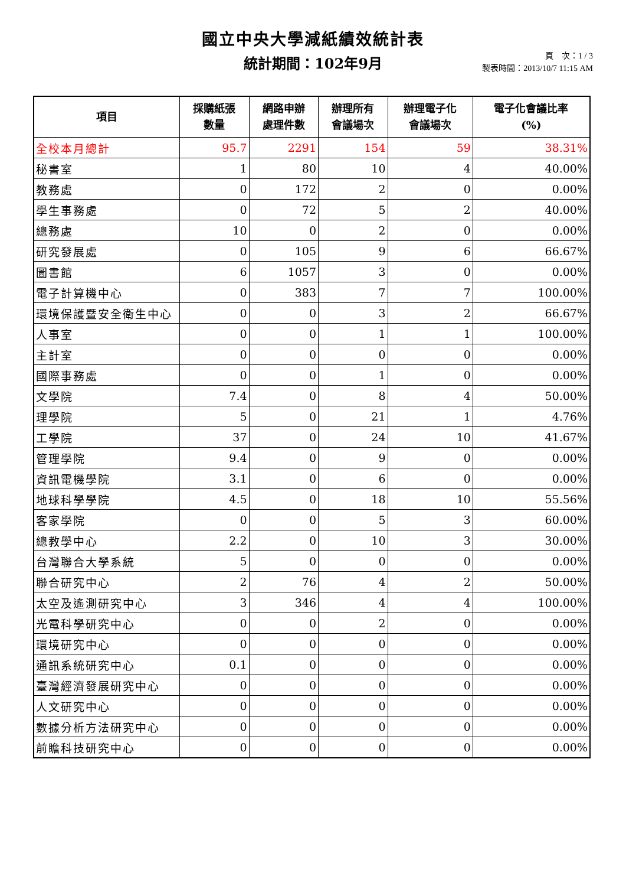國立中央大學減紙績效統計表
統計期間：102年9月
頁　次：1 / 3
製表時間：2013/10/7 11:15 AM
| 項目 | 採購紙張 數量 | 網路申辦 處理件數 | 辦理所有 會議場次 | 辦理電子化 會議場次 | 電子化會議比率 (%) |
| --- | --- | --- | --- | --- | --- |
| 全校本月總計 | 95.7 | 2291 | 154 | 59 | 38.31% |
| 秘書室 | 1 | 80 | 10 | 4 | 40.00% |
| 教務處 | 0 | 172 | 2 | 0 | 0.00% |
| 學生事務處 | 0 | 72 | 5 | 2 | 40.00% |
| 總務處 | 10 | 0 | 2 | 0 | 0.00% |
| 研究發展處 | 0 | 105 | 9 | 6 | 66.67% |
| 圖書館 | 6 | 1057 | 3 | 0 | 0.00% |
| 電子計算機中心 | 0 | 383 | 7 | 7 | 100.00% |
| 環境保護暨安全衛生中心 | 0 | 0 | 3 | 2 | 66.67% |
| 人事室 | 0 | 0 | 1 | 1 | 100.00% |
| 主計室 | 0 | 0 | 0 | 0 | 0.00% |
| 國際事務處 | 0 | 0 | 1 | 0 | 0.00% |
| 文學院 | 7.4 | 0 | 8 | 4 | 50.00% |
| 理學院 | 5 | 0 | 21 | 1 | 4.76% |
| 工學院 | 37 | 0 | 24 | 10 | 41.67% |
| 管理學院 | 9.4 | 0 | 9 | 0 | 0.00% |
| 資訊電機學院 | 3.1 | 0 | 6 | 0 | 0.00% |
| 地球科學學院 | 4.5 | 0 | 18 | 10 | 55.56% |
| 客家學院 | 0 | 0 | 5 | 3 | 60.00% |
| 總教學中心 | 2.2 | 0 | 10 | 3 | 30.00% |
| 台灣聯合大學系統 | 5 | 0 | 0 | 0 | 0.00% |
| 聯合研究中心 | 2 | 76 | 4 | 2 | 50.00% |
| 太空及遙測研究中心 | 3 | 346 | 4 | 4 | 100.00% |
| 光電科學研究中心 | 0 | 0 | 2 | 0 | 0.00% |
| 環境研究中心 | 0 | 0 | 0 | 0 | 0.00% |
| 通訊系統研究中心 | 0.1 | 0 | 0 | 0 | 0.00% |
| 臺灣經濟發展研究中心 | 0 | 0 | 0 | 0 | 0.00% |
| 人文研究中心 | 0 | 0 | 0 | 0 | 0.00% |
| 數據分析方法研究中心 | 0 | 0 | 0 | 0 | 0.00% |
| 前瞻科技研究中心 | 0 | 0 | 0 | 0 | 0.00% |